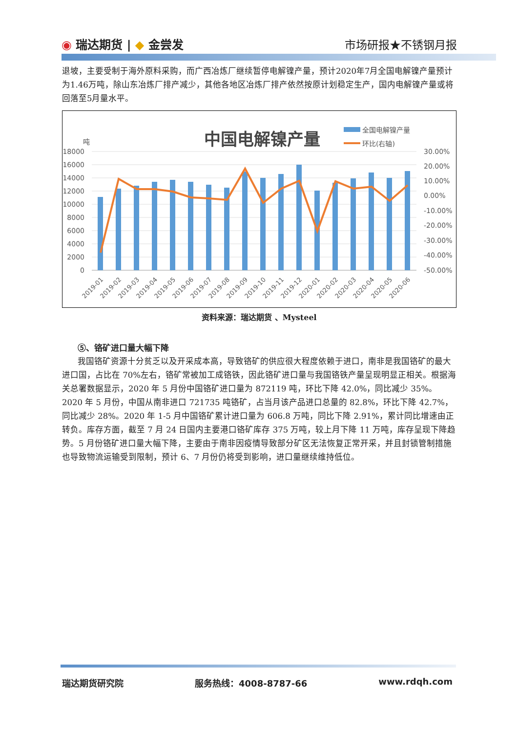◉ 瑞达期货 | ◆ 金尝发 市场研报★不锈钢月报
退坡，主要受制于海外原料采购，而广西冶炼厂继续暂停电解镍产量，预计2020年7月全国电解镍产量预计为1.46万吨，除山东冶炼厂排产减少，其他各地区冶炼厂排产依然按原计划稳定生产，国内电解镍产量或将回落至5月量水平。
中国电解镍产量
全国电解镍产量
环比(右轴)
吨
18000
16000
14000
12000
10000
8000
6000
4000
2000
0
30.00%
20.00%
10.00%
0.00%
-10.00%
-20.00%
-30.00%
-40.00%
-50.00%
2019-01
2019-02
2019-03
2019-04
2019-05
2019-06
2019-07
2019-08
2019-09
2019-10
2019-11
2019-12
2020-01
2020-02
2020-03
2020-04
2020-05
2020-06
资料来源：瑞达期货 、Mysteel
⑤、铬矿进口量大幅下降
我国铬矿资源十分贫乏以及开采成本高，导致铬矿的供应很大程度依赖于进口，南非是我国铬矿的最大进口国，占比在 70%左右，铬矿常被加工成铬铁，因此铬矿进口量与我国铬铁产量呈现明显正相关。根据海关总署数据显示，2020 年 5 月份中国铬矿进口量为 872119 吨，环比下降 42.0%，同比减少 35%。2020 年 5 月份，中国从南非进口 721735 吨铬矿，占当月该产品进口总量的 82.8%，环比下降 42.7%，同比减少 28%。2020 年 1-5 月中国铬矿累计进口量为 606.8 万吨，同比下降 2.91%，累计同比增速由正转负。库存方面，截至 7 月 24 日国内主要港口铬矿库存 375 万吨，较上月下降 11 万吨，库存呈现下降趋势。5 月份铬矿进口量大幅下降，主要由于南非因疫情导致部分矿区无法恢复正常开采，并且封锁管制措施也导致物流运输受到限制，预计 6、7 月份仍将受到影响，进口量继续维持低位。
瑞达期货研究院 服务热线：4008-8787-66 www.rdqh.com